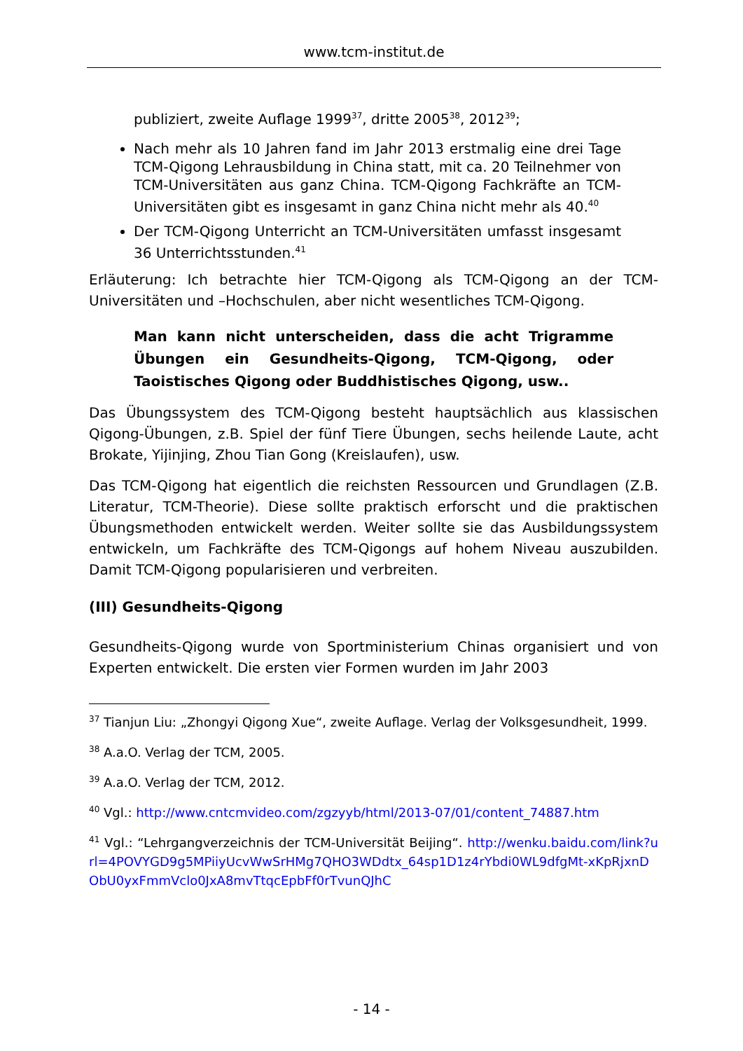www.tcm-institut.de
publiziert, zweite Auflage 1999<sup>37</sup>, dritte 2005<sup>38</sup>, 2012<sup>39</sup>;
Nach mehr als 10 Jahren fand im Jahr 2013 erstmalig eine drei Tage TCM-Qigong Lehrausbildung in China statt, mit ca. 20 Teilnehmer von TCM-Universitäten aus ganz China. TCM-Qigong Fachkräfte an TCM-Universitäten gibt es insgesamt in ganz China nicht mehr als 40.<sup>40</sup>
Der TCM-Qigong Unterricht an TCM-Universitäten umfasst insgesamt 36 Unterrichtsstunden.<sup>41</sup>
Erläuterung: Ich betrachte hier TCM-Qigong als TCM-Qigong an der TCM-Universitäten und –Hochschulen, aber nicht wesentliches TCM-Qigong.
Man kann nicht unterscheiden, dass die acht Trigramme Übungen ein Gesundheits-Qigong, TCM-Qigong, oder Taoistisches Qigong oder Buddhistisches Qigong, usw..
Das Übungssystem des TCM-Qigong besteht hauptsächlich aus klassischen Qigong-Übungen, z.B. Spiel der fünf Tiere Übungen, sechs heilende Laute, acht Brokate, Yijinjing, Zhou Tian Gong (Kreislaufen), usw.
Das TCM-Qigong hat eigentlich die reichsten Ressourcen und Grundlagen (Z.B. Literatur, TCM-Theorie). Diese sollte praktisch erforscht und die praktischen Übungsmethoden entwickelt werden. Weiter sollte sie das Ausbildungssystem entwickeln, um Fachkräfte des TCM-Qigongs auf hohem Niveau auszubilden. Damit TCM-Qigong popularisieren und verbreiten.
(III) Gesundheits-Qigong
Gesundheits-Qigong wurde von Sportministerium Chinas organisiert und von Experten entwickelt. Die ersten vier Formen wurden im Jahr 2003
<sup>37</sup> Tianjun Liu: „Zhongyi Qigong Xue“, zweite Auflage. Verlag der Volksgesundheit, 1999.
<sup>38</sup> A.a.O. Verlag der TCM, 2005.
<sup>39</sup> A.a.O. Verlag der TCM, 2012.
<sup>40</sup> Vgl.: http://www.cntcmvideo.com/zgzyyb/html/2013-07/01/content_74887.htm
<sup>41</sup> Vgl.: “Lehrgangverzeichnis der TCM-Universität Beijing“. http://wenku.baidu.com/link?url=4POVYGD9g5MPiiyUcvWwSrHMg7QHO3WDdtx_64sp1D1z4rYbdi0WL9dfgMt-xKpRjxnDObU0yxFmmVclo0JxA8mvTtqcEpbFf0rTvunQJhC
- 14 -